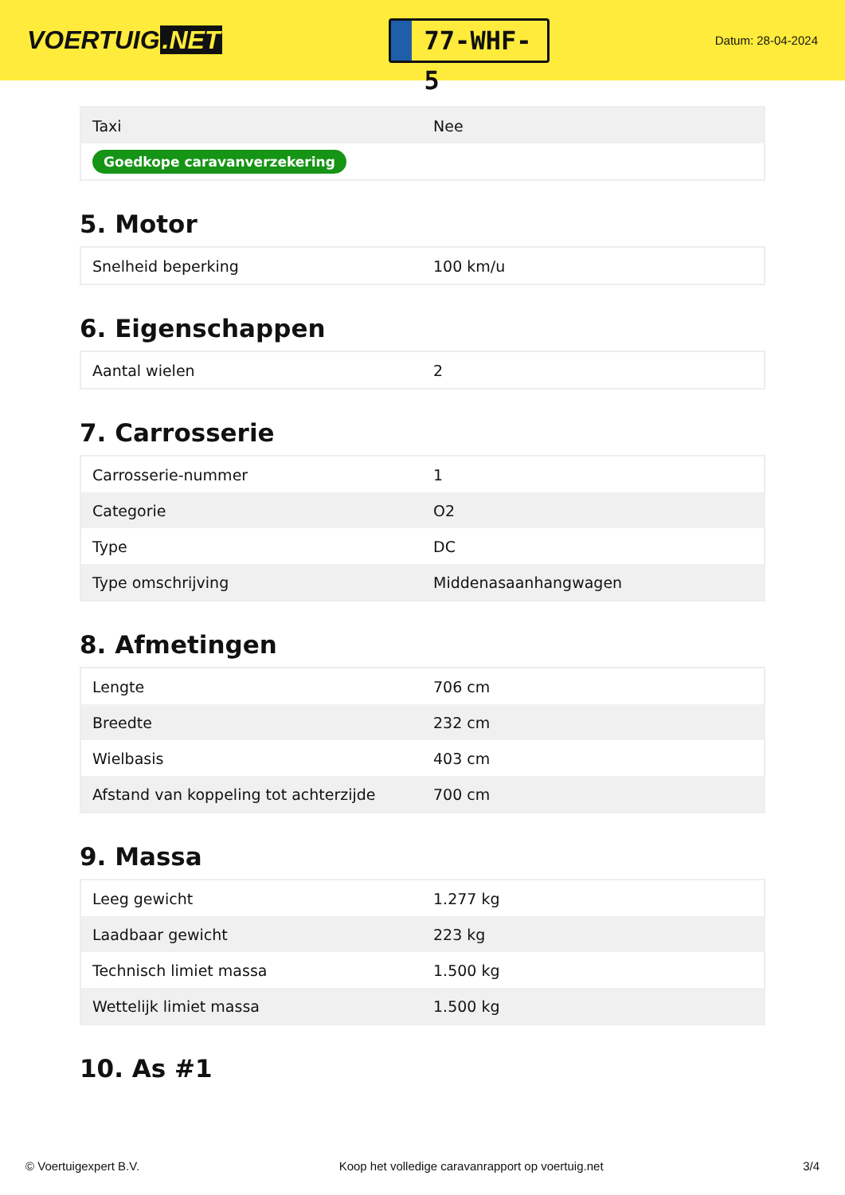VOERTUIG.NET
77-WHF-5
Datum: 28-04-2024
| Taxi | Nee |
| Goedkope caravanverzekering | |
5. Motor
| Snelheid beperking | 100 km/u |
6. Eigenschappen
| Aantal wielen | 2 |
7. Carrosserie
| Carrosserie-nummer | 1 |
| Categorie | O2 |
| Type | DC |
| Type omschrijving | Middenasaanhangwagen |
8. Afmetingen
| Lengte | 706 cm |
| Breedte | 232 cm |
| Wielbasis | 403 cm |
| Afstand van koppeling tot achterzijde | 700 cm |
9. Massa
| Leeg gewicht | 1.277 kg |
| Laadbaar gewicht | 223 kg |
| Technisch limiet massa | 1.500 kg |
| Wettelijk limiet massa | 1.500 kg |
10. As #1
© Voertuigexpert B.V. Koop het volledige caravanrapport op voertuig.net 3/4